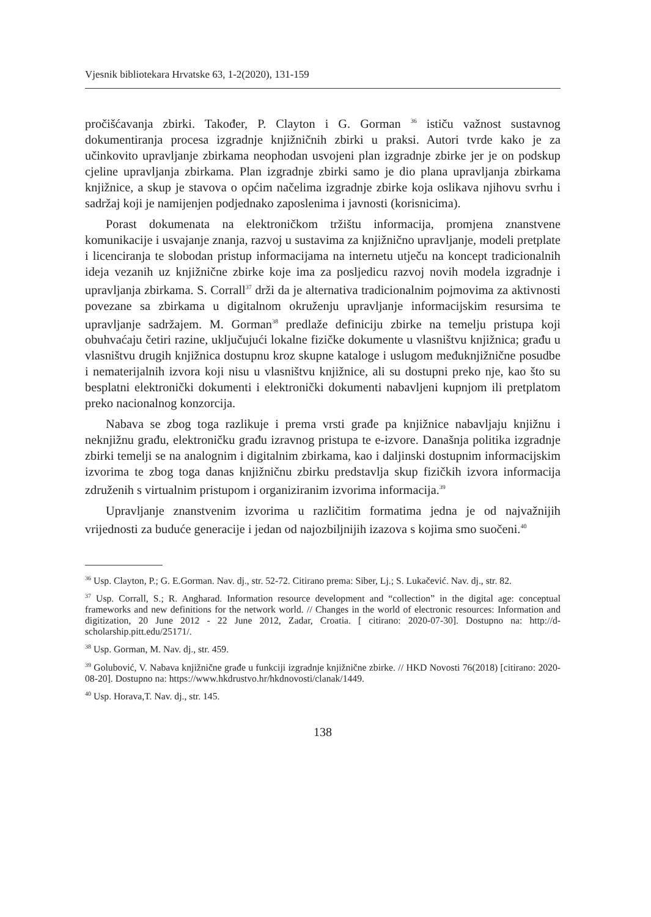Vjesnik bibliotekara Hrvatske 63, 1-2(2020), 131-159
pročišćavanja zbirki. Također, P. Clayton i G. Gorman <sup>36</sup> ističu važnost sustavnog dokumentiranja procesa izgradnje knjižničnih zbirki u praksi. Autori tvrde kako je za učinkovito upravljanje zbirkama neophodan usvojeni plan izgradnje zbirke jer je on podskup cjeline upravljanja zbirkama. Plan izgradnje zbirki samo je dio plana upravljanja zbirkama knjižnice, a skup je stavova o općim načelima izgradnje zbirke koja oslikava njihovu svrhu i sadržaj koji je namijenjen podjednako zaposlenima i javnosti (korisnicima).
Porast dokumenata na elektroničkom tržištu informacija, promjena znanstvene komunikacije i usvajanje znanja, razvoj u sustavima za knjižnično upravljanje, modeli pretplate i licenciranja te slobodan pristup informacijama na internetu utječu na koncept tradicionalnih ideja vezanih uz knjižnične zbirke koje ima za posljedicu razvoj novih modela izgradnje i upravljanja zbirkama. S. Corrall<sup>37</sup> drži da je alternativa tradicionalnim pojmovima za aktivnosti povezane sa zbirkama u digitalnom okruženju upravljanje informacijskim resursima te upravljanje sadržajem. M. Gorman<sup>38</sup> predlaže definiciju zbirke na temelju pristupa koji obuhvaćaju četiri razine, uključujući lokalne fizičke dokumente u vlasništvu knjižnica; građu u vlasništvu drugih knjižnica dostupnu kroz skupne kataloge i uslugom međuknjižnične posudbe i nematerijalnih izvora koji nisu u vlasništvu knjižnice, ali su dostupni preko nje, kao što su besplatni elektronički dokumenti i elektronički dokumenti nabavljeni kupnjom ili pretplatom preko nacionalnog konzorcija.
Nabava se zbog toga razlikuje i prema vrsti građe pa knjižnice nabavljaju knjižnu i neknjižnu građu, elektroničku građu izravnog pristupa te e-izvore. Današnja politika izgradnje zbirki temelji se na analognim i digitalnim zbirkama, kao i daljinski dostupnim informacijskim izvorima te zbog toga danas knjižničnu zbirku predstavlja skup fizičkih izvora informacija združenih s virtualnim pristupom i organiziranim izvorima informacija.<sup>39</sup>
Upravljanje znanstvenim izvorima u različitim formatima jedna je od najvažnijih vrijednosti za buduće generacije i jedan od najozbiljnijih izazova s kojima smo suočeni.<sup>40</sup>
<sup>36</sup> Usp. Clayton, P.; G. E.Gorman. Nav. dj., str. 52-72. Citirano prema: Siber, Lj.; S. Lukačević. Nav. dj., str. 82.
<sup>37</sup> Usp. Corrall, S.; R. Angharad. Information resource development and “collection” in the digital age: conceptual frameworks and new definitions for the network world. // Changes in the world of electronic resources: Information and digitization, 20 June 2012 - 22 June 2012, Zadar, Croatia. [ citirano: 2020-07-30]. Dostupno na: http://d-scholarship.pitt.edu/25171/.
<sup>38</sup> Usp. Gorman, M. Nav. dj., str. 459.
<sup>39</sup> Golubović, V. Nabava knjižnične građe u funkciji izgradnje knjižnične zbirke. // HKD Novosti 76(2018) [citirano: 2020-08-20]. Dostupno na: https://www.hkdrustvo.hr/hkdnovosti/clanak/1449.
<sup>40</sup> Usp. Horava,T. Nav. dj., str. 145.
138